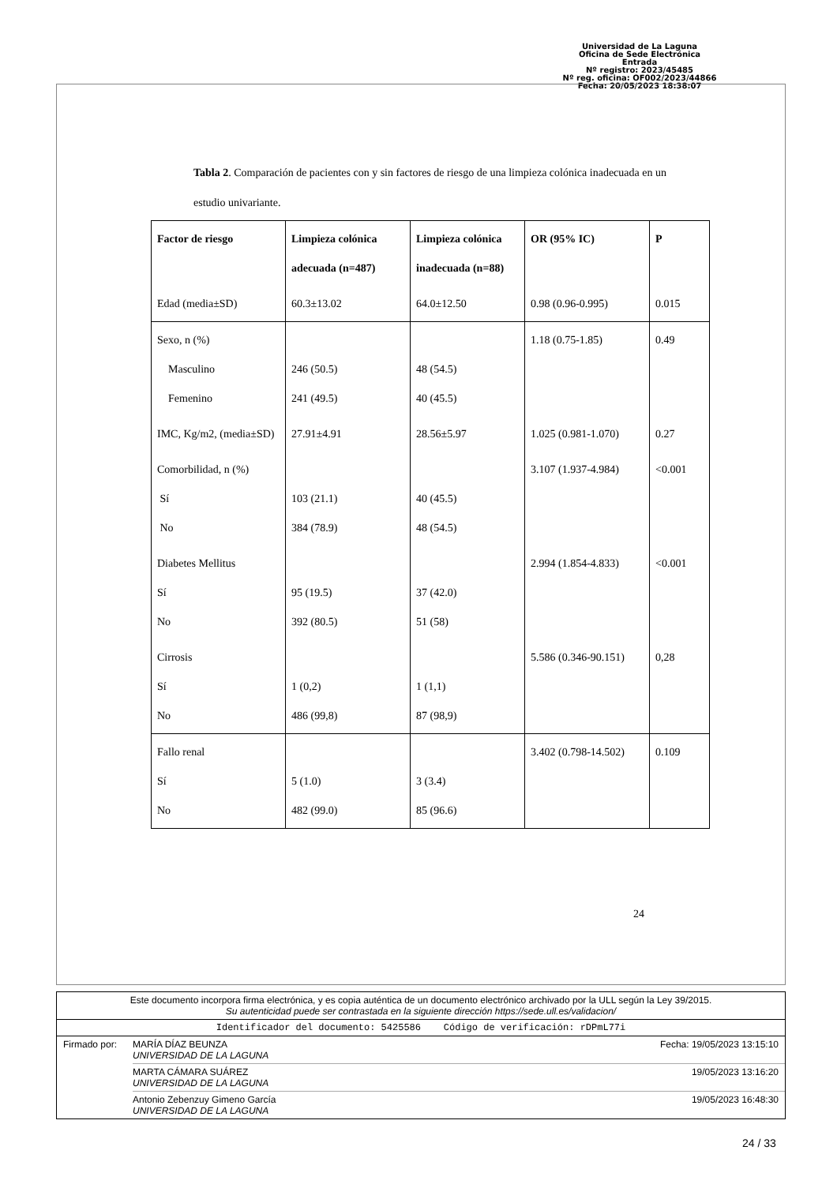Universidad de La Laguna
Oficina de Sede Electrónica
Entrada
Nº registro: 2023/45485
Nº reg. oficina: OF002/2023/44866
Fecha: 20/05/2023 18:38:07
Tabla 2. Comparación de pacientes con y sin factores de riesgo de una limpieza colónica inadecuada en un estudio univariante.
| Factor de riesgo | Limpieza colónica adecuada (n=487) | Limpieza colónica inadecuada (n=88) | OR (95% IC) | P |
| --- | --- | --- | --- | --- |
| Edad (media±SD) | 60.3±13.02 | 64.0±12.50 | 0.98 (0.96-0.995) | 0.015 |
| Sexo, n (%) Masculino Femenino | 246 (50.5) 241 (49.5) | 48 (54.5) 40 (45.5) | 1.18 (0.75-1.85) | 0.49 |
| IMC, Kg/m2, (media±SD) | 27.91±4.91 | 28.56±5.97 | 1.025 (0.981-1.070) | 0.27 |
| Comorbilidad, n (%) Sí No | 103 (21.1) 384 (78.9) | 40 (45.5) 48 (54.5) | 3.107 (1.937-4.984) | <0.001 |
| Diabetes Mellitus Sí No | 95 (19.5) 392 (80.5) | 37 (42.0) 51 (58) | 2.994 (1.854-4.833) | <0.001 |
| Cirrosis Sí No | 1 (0,2) 486 (99,8) | 1 (1,1) 87 (98,9) | 5.586 (0.346-90.151) | 0,28 |
| Fallo renal Sí No | 5 (1.0) 482 (99.0) | 3 (3.4) 85 (96.6) | 3.402 (0.798-14.502) | 0.109 |
24
Este documento incorpora firma electrónica, y es copia auténtica de un documento electrónico archivado por la ULL según la Ley 39/2015.
Su autenticidad puede ser contrastada en la siguiente dirección https://sede.ull.es/validacion/
Identificador del documento: 5425586 Código de verificación: rDPmL77i
Firmado por: MARÍA DÍAZ BEUNZA
UNIVERSIDAD DE LA LAGUNA Fecha: 19/05/2023 13:15:10
MARTA CÁMARA SUÁREZ
UNIVERSIDAD DE LA LAGUNA 19/05/2023 13:16:20
Antonio Zebenzuy Gimeno García
UNIVERSIDAD DE LA LAGUNA 19/05/2023 16:48:30
24 / 33